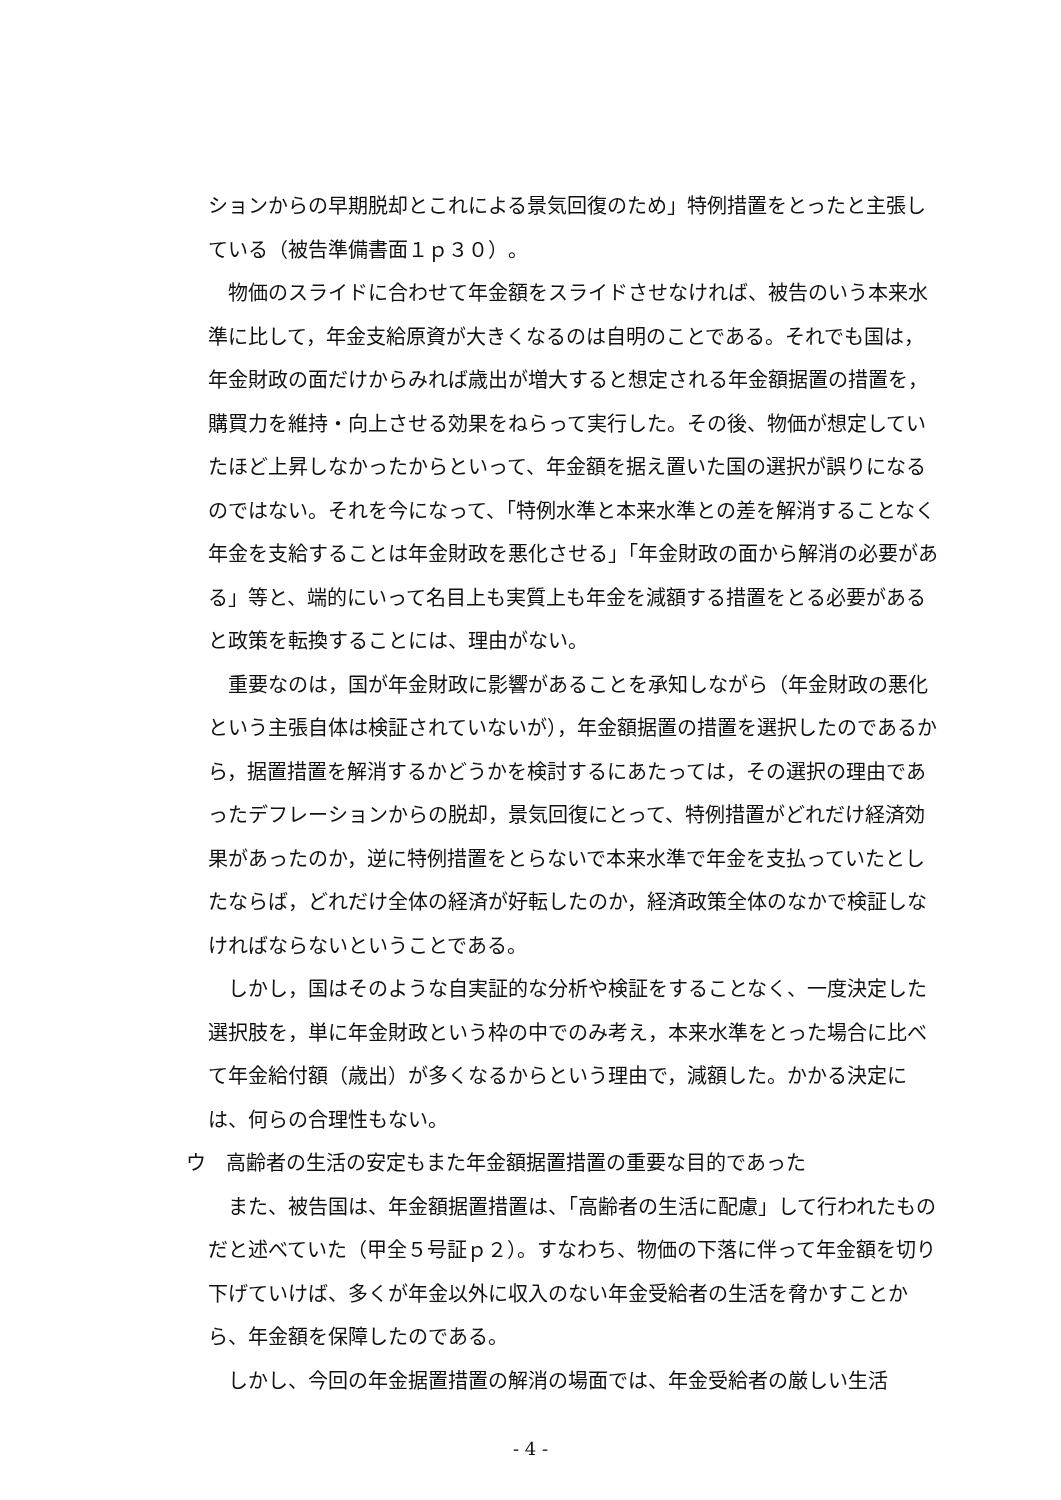ションからの早期脱却とこれによる景気回復のため」特例措置をとったと主張している（被告準備書面１ｐ３０）。
物価のスライドに合わせて年金額をスライドさせなければ、被告のいう本来水準に比して，年金支給原資が大きくなるのは自明のことである。それでも国は，年金財政の面だけからみれば歳出が増大すると想定される年金額据置の措置を，購買力を維持・向上させる効果をねらって実行した。その後、物価が想定していたほど上昇しなかったからといって、年金額を据え置いた国の選択が誤りになるのではない。それを今になって、「特例水準と本来水準との差を解消することなく年金を支給することは年金財政を悪化させる」「年金財政の面から解消の必要がある」等と、端的にいって名目上も実質上も年金を減額する措置をとる必要があると政策を転換することには、理由がない。
重要なのは，国が年金財政に影響があることを承知しながら（年金財政の悪化という主張自体は検証されていないが），年金額据置の措置を選択したのであるから，据置措置を解消するかどうかを検討するにあたっては，その選択の理由であったデフレーションからの脱却，景気回復にとって、特例措置がどれだけ経済効果があったのか，逆に特例措置をとらないで本来水準で年金を支払っていたとしたならば，どれだけ全体の経済が好転したのか，経済政策全体のなかで検証しなければならないということである。
しかし，国はそのような自実証的な分析や検証をすることなく、一度決定した選択肢を，単に年金財政という枠の中でのみ考え，本来水準をとった場合に比べて年金給付額（歳出）が多くなるからという理由で，減額した。かかる決定には、何らの合理性もない。
ウ　高齢者の生活の安定もまた年金額据置措置の重要な目的であった
また、被告国は、年金額据置措置は、「高齢者の生活に配慮」して行われたものだと述べていた（甲全５号証ｐ２）。すなわち、物価の下落に伴って年金額を切り下げていけば、多くが年金以外に収入のない年金受給者の生活を脅かすことから、年金額を保障したのである。
しかし、今回の年金据置措置の解消の場面では、年金受給者の厳しい生活
- 4 -